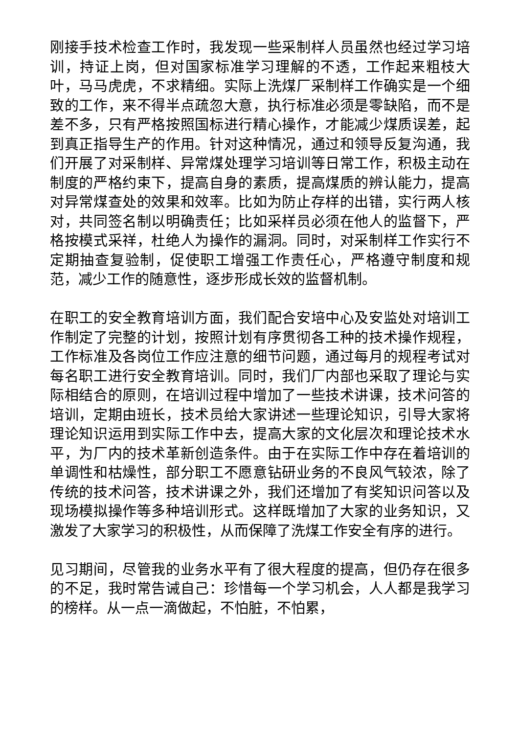刚接手技术检查工作时，我发现一些采制样人员虽然也经过学习培训，持证上岗，但对国家标准学习理解的不透，工作起来粗枝大叶，马马虎虎，不求精细。实际上洗煤厂采制样工作确实是一个细致的工作，来不得半点疏忽大意，执行标准必须是零缺陷，而不是差不多，只有严格按照国标进行精心操作，才能减少煤质误差，起到真正指导生产的作用。针对这种情况，通过和领导反复沟通，我们开展了对采制样、异常煤处理学习培训等日常工作，积极主动在制度的严格约束下，提高自身的素质，提高煤质的辨认能力，提高对异常煤查处的效果和效率。比如为防止存样的出错，实行两人核对，共同签名制以明确责任；比如采样员必须在他人的监督下，严格按模式采祥，杜绝人为操作的漏洞。同时，对采制样工作实行不定期抽查复验制，促使职工增强工作责任心，严格遵守制度和规范，减少工作的随意性，逐步形成长效的监督机制。
在职工的安全教育培训方面，我们配合安培中心及安监处对培训工作制定了完整的计划，按照计划有序贯彻各工种的技术操作规程，工作标准及各岗位工作应注意的细节问题，通过每月的规程考试对每名职工进行安全教育培训。同时，我们厂内部也采取了理论与实际相结合的原则，在培训过程中增加了一些技术讲课，技术问答的培训，定期由班长，技术员给大家讲述一些理论知识，引导大家将理论知识运用到实际工作中去，提高大家的文化层次和理论技术水平，为厂内的技术革新创造条件。由于在实际工作中存在着培训的单调性和枯燥性，部分职工不愿意钻研业务的不良风气较浓，除了传统的技术问答，技术讲课之外，我们还增加了有奖知识问答以及现场模拟操作等多种培训形式。这样既增加了大家的业务知识，又激发了大家学习的积极性，从而保障了洗煤工作安全有序的进行。
见习期间，尽管我的业务水平有了很大程度的提高，但仍存在很多的不足，我时常告诫自己：珍惜每一个学习机会，人人都是我学习的榜样。从一点一滴做起，不怕脏，不怕累，